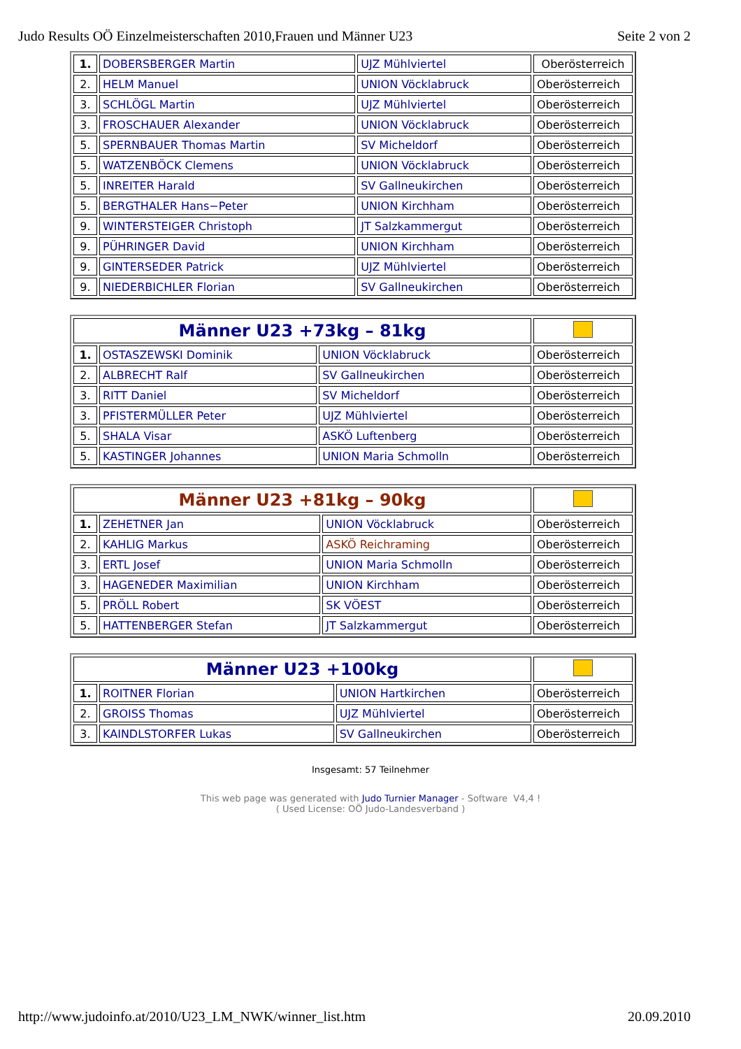Judo Results OÖ Einzelmeisterschaften 2010,Frauen und Männer U23 Seite 2 von 2
| 1. | DOBERSBERGER Martin | UJZ Mühlviertel | Oberösterreich |
| 2. | HELM Manuel | UNION Vöcklabruck | Oberösterreich |
| 3. | SCHLÖGL Martin | UJZ Mühlviertel | Oberösterreich |
| 3. | FROSCHAUER Alexander | UNION Vöcklabruck | Oberösterreich |
| 5. | SPERNBAUER Thomas Martin | SV Micheldorf | Oberösterreich |
| 5. | WATZENBÖCK Clemens | UNION Vöcklabruck | Oberösterreich |
| 5. | INREITER Harald | SV Gallneukirchen | Oberösterreich |
| 5. | BERGTHALER Hans−Peter | UNION Kirchham | Oberösterreich |
| 9. | WINTERSTEIGER Christoph | JT Salzkammergut | Oberösterreich |
| 9. | PÜHRINGER David | UNION Kirchham | Oberösterreich |
| 9. | GINTERSEDER Patrick | UJZ Mühlviertel | Oberösterreich |
| 9. | NIEDERBICHLER Florian | SV Gallneukirchen | Oberösterreich |
| Männer U23 +73kg – 81kg | | | |
| 1. | OSTASZEWSKI Dominik | UNION Vöcklabruck | Oberösterreich |
| 2. | ALBRECHT Ralf | SV Gallneukirchen | Oberösterreich |
| 3. | RITT Daniel | SV Micheldorf | Oberösterreich |
| 3. | PFISTERMÜLLER Peter | UJZ Mühlviertel | Oberösterreich |
| 5. | SHALA Visar | ASKÖ Luftenberg | Oberösterreich |
| 5. | KASTINGER Johannes | UNION Maria Schmolln | Oberösterreich |
| Männer U23 +81kg – 90kg | | | |
| 1. | ZEHETNER Jan | UNION Vöcklabruck | Oberösterreich |
| 2. | KAHLIG Markus | ASKÖ Reichraming | Oberösterreich |
| 3. | ERTL Josef | UNION Maria Schmolln | Oberösterreich |
| 3. | HAGENEDER Maximilian | UNION Kirchham | Oberösterreich |
| 5. | PRÖLL Robert | SK VÖEST | Oberösterreich |
| 5. | HATTENBERGER Stefan | JT Salzkammergut | Oberösterreich |
| Männer U23 +100kg | | | |
| 1. | ROITNER Florian | UNION Hartkirchen | Oberösterreich |
| 2. | GROISS Thomas | UJZ Mühlviertel | Oberösterreich |
| 3. | KAINDLSTORFER Lukas | SV Gallneukirchen | Oberösterreich |
Insgesamt: 57 Teilnehmer
This web page was generated with Judo Turnier Manager - Software V4,4 !
( Used License: OÖ Judo-Landesverband )
http://www.judoinfo.at/2010/U23_LM_NWK/winner_list.htm 20.09.2010